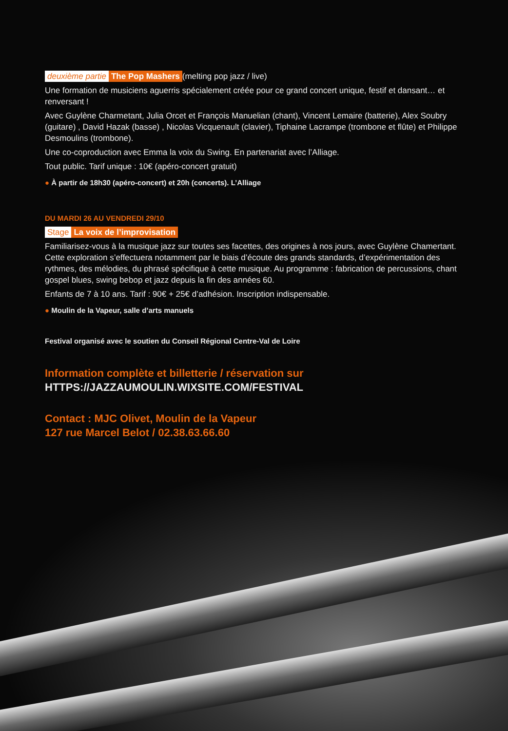deuxième partie The Pop Mashers (melting pop jazz / live)
Une formation de musiciens aguerris spécialement créée pour ce grand concert unique, festif et dansant… et renversant !
Avec Guylène Charmetant, Julia Orcet et François Manuelian (chant), Vincent Lemaire (batterie), Alex Soubry (guitare) , David Hazak (basse) , Nicolas Vicquenault (clavier), Tiphaine Lacrampe (trombone et flûte) et Philippe Desmoulins (trombone).
Une co-coproduction avec Emma la voix du Swing. En partenariat avec l’Alliage.
Tout public. Tarif unique : 10€ (apéro-concert gratuit)
● À partir de 18h30 (apéro-concert) et 20h (concerts). L’Alliage
DU MARDI 26 AU VENDREDI 29/10
Stage La voix de l’improvisation
Familiarisez-vous à la musique jazz sur toutes ses facettes, des origines à nos jours, avec Guylène Chamertant. Cette exploration s’effectuera notamment par le biais d’écoute des grands standards, d’expérimentation des rythmes, des mélodies, du phrasé spécifique à cette musique. Au programme : fabrication de percussions, chant gospel blues, swing bebop et jazz depuis la fin des années 60.
Enfants de 7 à 10 ans. Tarif : 90€ + 25€ d’adhésion. Inscription indispensable.
● Moulin de la Vapeur, salle d’arts manuels
Festival organisé avec le soutien du Conseil Régional Centre-Val de Loire
Information complète et billetterie / réservation sur
HTTPS://JAZZAUMOULIN.WIXSITE.COM/FESTIVAL
Contact : MJC Olivet, Moulin de la Vapeur
127 rue Marcel Belot / 02.38.63.66.60